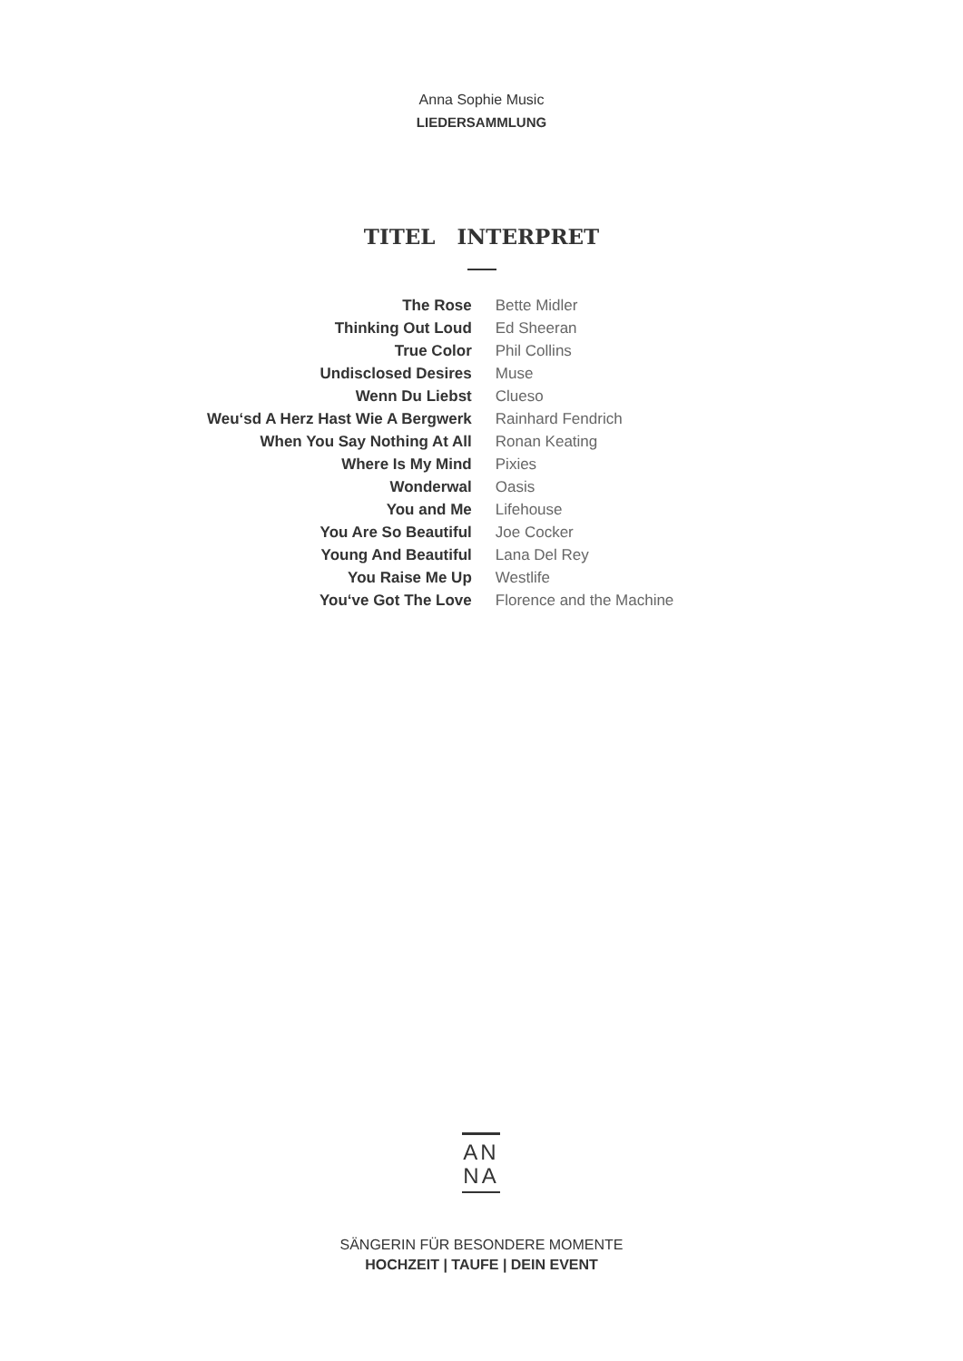Anna Sophie Music
LIEDERSAMMLUNG
| TITEL | INTERPRET |
| --- | --- |
| The Rose | Bette Midler |
| Thinking Out Loud | Ed Sheeran |
| True Color | Phil Collins |
| Undisclosed Desires | Muse |
| Wenn Du Liebst | Clueso |
| Weu‘sd A Herz Hast Wie A Bergwerk | Rainhard Fendrich |
| When You Say Nothing At All | Ronan Keating |
| Where Is My Mind | Pixies |
| Wonderwal | Oasis |
| You and Me | Lifehouse |
| You Are So Beautiful | Joe Cocker |
| Young And Beautiful | Lana Del Rey |
| You Raise Me Up | Westlife |
| You‘ve Got The Love | Florence and the Machine |
AN
NA
SÄNGERIN FÜR BESONDERE MOMENTE
HOCHZEIT | TAUFE | DEIN EVENT